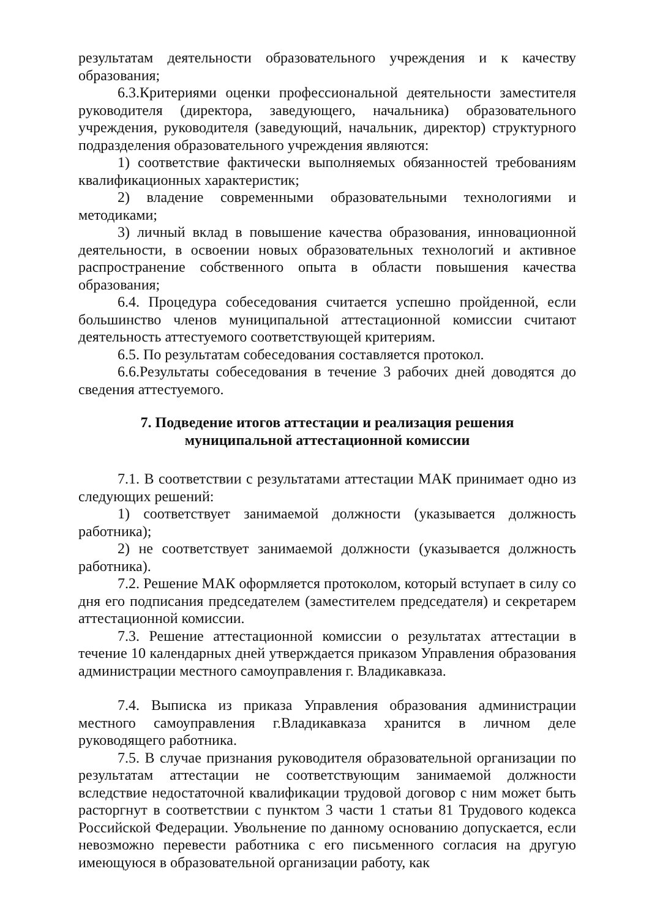результатам деятельности образовательного учреждения и к качеству образования;
6.3.Критериями оценки профессиональной деятельности заместителя руководителя (директора, заведующего, начальника) образовательного учреждения, руководителя (заведующий, начальник, директор) структурного подразделения образовательного учреждения являются:
1) соответствие фактически выполняемых обязанностей требованиям квалификационных характеристик;
2) владение современными образовательными технологиями и методиками;
3) личный вклад в повышение качества образования, инновационной деятельности, в освоении новых образовательных технологий и активное распространение собственного опыта в области повышения качества образования;
6.4. Процедура собеседования считается успешно пройденной, если большинство членов муниципальной аттестационной комиссии считают деятельность аттестуемого соответствующей критериям.
6.5. По результатам собеседования составляется протокол.
6.6.Результаты собеседования в течение 3 рабочих дней доводятся до сведения аттестуемого.
7. Подведение итогов аттестации и реализация решения
муниципальной аттестационной комиссии
7.1. В соответствии с результатами аттестации МАК принимает одно из следующих решений:
1) соответствует занимаемой должности (указывается должность работника);
2) не соответствует занимаемой должности (указывается должность работника).
7.2. Решение МАК оформляется протоколом, который вступает в силу со дня его подписания председателем (заместителем председателя) и секретарем аттестационной комиссии.
7.3. Решение аттестационной комиссии о результатах аттестации в течение 10 календарных дней утверждается приказом Управления образования администрации местного самоуправления г. Владикавказа.
7.4. Выписка из приказа Управления образования администрации местного самоуправления г.Владикавказа хранится в личном деле руководящего работника.
7.5. В случае признания руководителя образовательной организации по результатам аттестации не соответствующим занимаемой должности вследствие недостаточной квалификации трудовой договор с ним может быть расторгнут в соответствии с пунктом 3 части 1 статьи 81 Трудового кодекса Российской Федерации. Увольнение по данному основанию допускается, если невозможно перевести работника с его письменного согласия на другую имеющуюся в образовательной организации работу, как